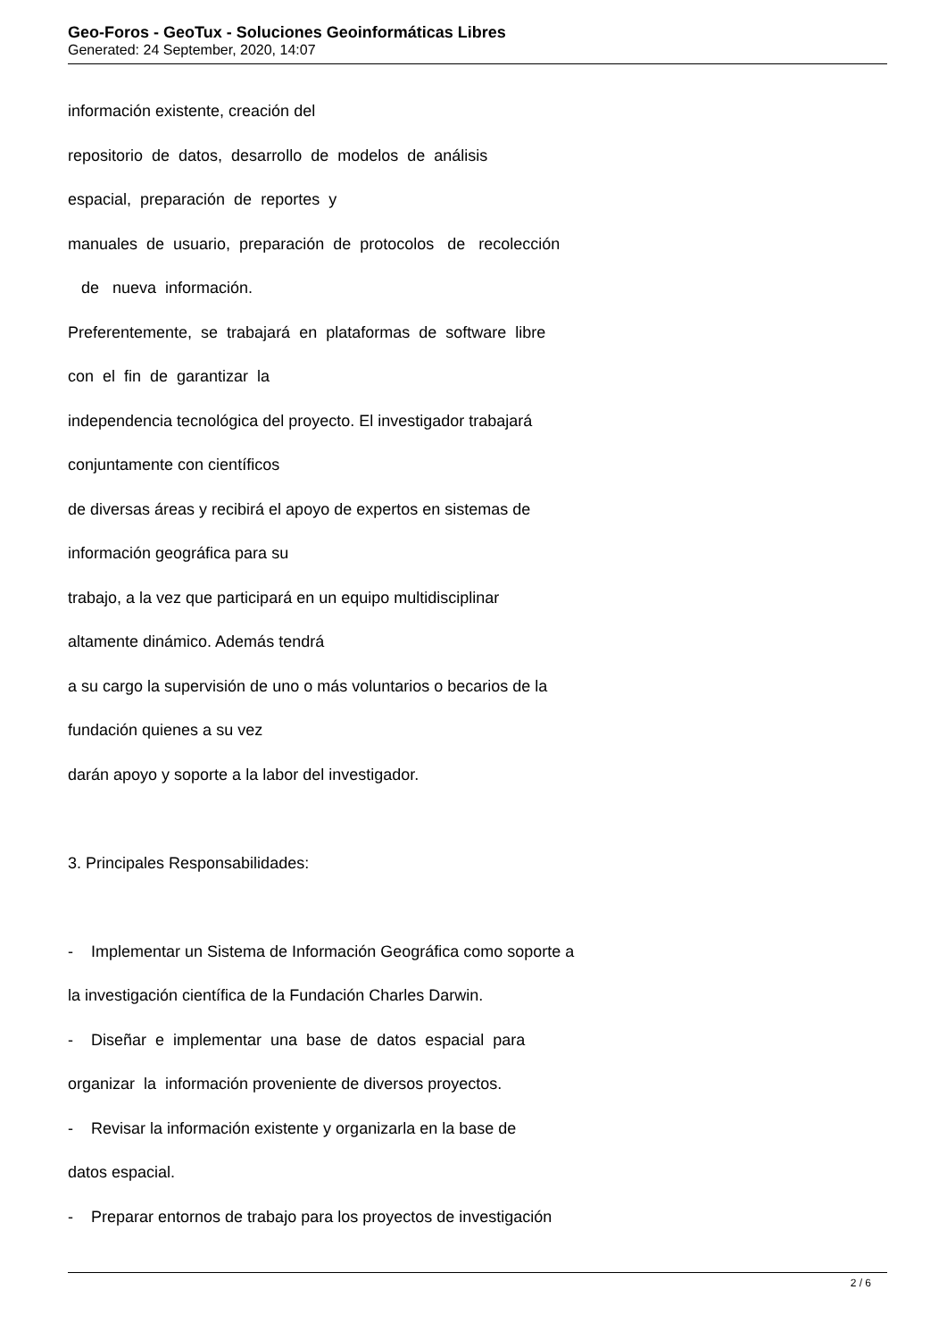Geo-Foros - GeoTux - Soluciones Geoinformáticas Libres
Generated: 24 September, 2020, 14:07
información existente, creación del
repositorio de datos, desarrollo de modelos de análisis
espacial, preparación de reportes y
manuales de usuario, preparación de protocolos de recolección
de nueva información.
Preferentemente, se trabajará en plataformas de software libre
con el fin de garantizar la
independencia tecnológica del proyecto. El investigador trabajará
conjuntamente con científicos
de diversas áreas y recibirá el apoyo de expertos en sistemas de
información geográfica para su
trabajo, a la vez que participará en un equipo multidisciplinar
altamente dinámico. Además tendrá
a su cargo la supervisión de uno o más voluntarios o becarios de la
fundación quienes a su vez
darán apoyo y soporte a la labor del investigador.
3. Principales Responsabilidades:
- Implementar un Sistema de Información Geográfica como soporte a
la investigación científica de la Fundación Charles Darwin.
- Diseñar e implementar una base de datos espacial para
organizar la información proveniente de diversos proyectos.
- Revisar la información existente y organizarla en la base de
datos espacial.
- Preparar entornos de trabajo para los proyectos de investigación
2 / 6